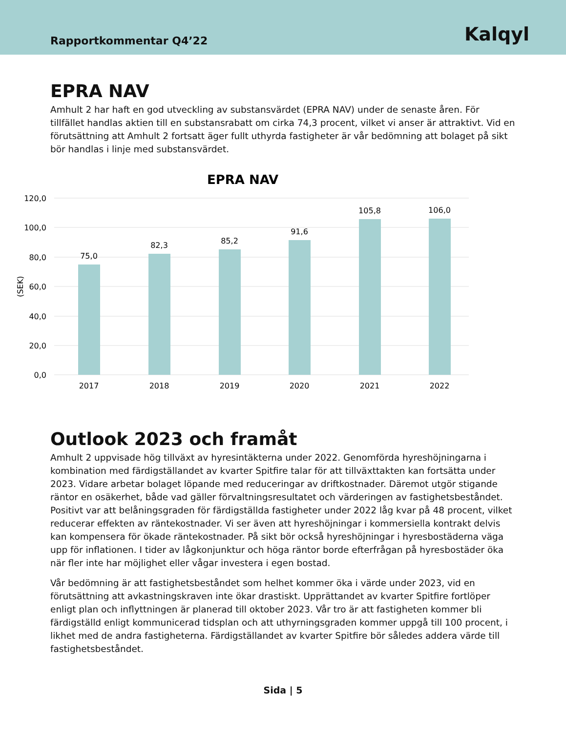Rapportkommentar Q4’22
Kalqyl
EPRA NAV
Amhult 2 har haft en god utveckling av substansvärdet (EPRA NAV) under de senaste åren. För tillfället handlas aktien till en substansrabatt om cirka 74,3 procent, vilket vi anser är attraktivt. Vid en förutsättning att Amhult 2 fortsatt äger fullt uthyrda fastigheter är vår bedömning att bolaget på sikt bör handlas i linje med substansvärdet.
EPRA NAV
120,0
100,0
80,0
60,0
40,0
20,0
0,0
(SEK)
75,0
82,3
85,2
91,6
105,8
106,0
2017
2018
2019
2020
2021
2022
Outlook 2023 och framåt
Amhult 2 uppvisade hög tillväxt av hyresintäkterna under 2022. Genomförda hyreshöjningarna i kombination med färdigställandet av kvarter Spitfire talar för att tillväxttakten kan fortsätta under 2023. Vidare arbetar bolaget löpande med reduceringar av driftkostnader. Däremot utgör stigande räntor en osäkerhet, både vad gäller förvaltningsresultatet och värderingen av fastighetsbeståndet. Positivt var att belåningsgraden för färdigställda fastigheter under 2022 låg kvar på 48 procent, vilket reducerar effekten av räntekostnader. Vi ser även att hyreshöjningar i kommersiella kontrakt delvis kan kompensera för ökade räntekostnader. På sikt bör också hyreshöjningar i hyresbostäderna väga upp för inflationen. I tider av lågkonjunktur och höga räntor borde efterfrågan på hyresbostäder öka när fler inte har möjlighet eller vågar investera i egen bostad.
Vår bedömning är att fastighetsbeståndet som helhet kommer öka i värde under 2023, vid en förutsättning att avkastningskraven inte ökar drastiskt. Upprättandet av kvarter Spitfire fortlöper enligt plan och inflyttningen är planerad till oktober 2023. Vår tro är att fastigheten kommer bli färdigställd enligt kommunicerad tidsplan och att uthyrningsgraden kommer uppgå till 100 procent, i likhet med de andra fastigheterna. Färdigställandet av kvarter Spitfire bör således addera värde till fastighetsbeståndet.
Sida | 5